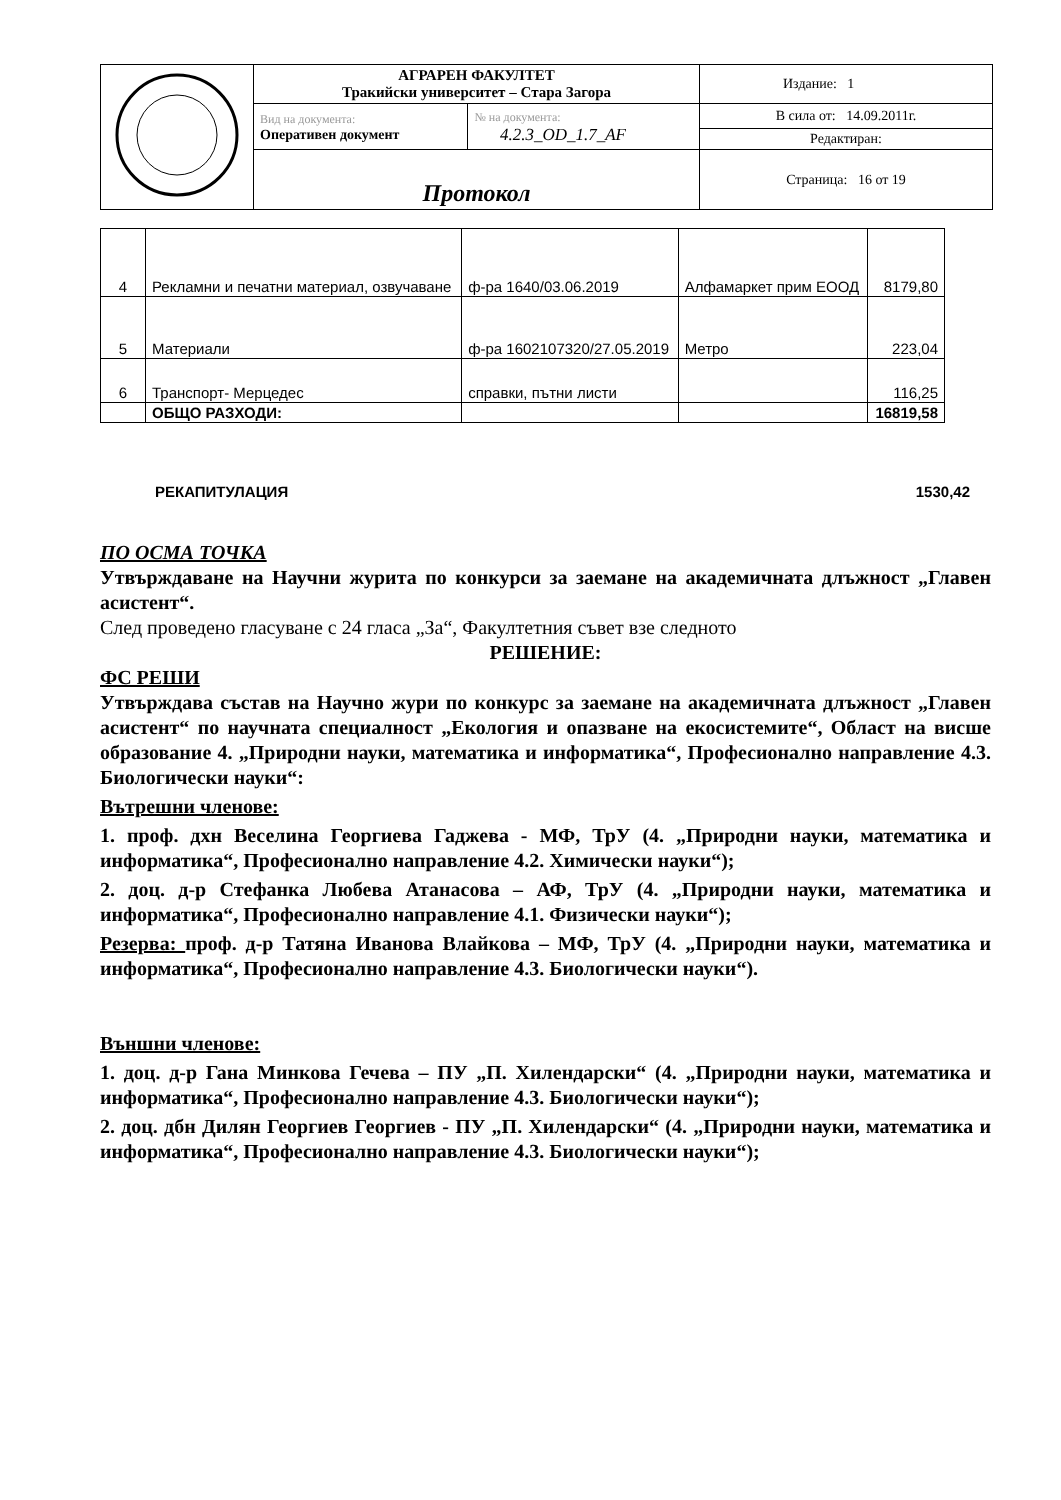| | АГРАРЕН ФАКУЛТЕТ Тракийски университет – Стара Загора | | Издание: 1 |
| | Вид на документа: Оперативен документ | № на документа: 4.2.3_OD_1.7_AF | В сила от: 14.09.2011г. |
| | | | Редактиран: |
| | Протокол | | Страница: 16 от 19 |
| 4 | Рекламни и печатни материал, озвучаване | ф-ра 1640/03.06.2019 | Алфамаркет прим ЕООД | 8179,80 |
| 5 | Материали | ф-ра 1602107320/27.05.2019 | Метро | 223,04 |
| 6 | Транспорт- Мерцедес | справки, пътни листи | | 116,25 |
| | ОБЩО РАЗХОДИ: | | | 16819,58 |
РЕКАПИТУЛАЦИЯ 1530,42
ПО ОСМА ТОЧКА
Утвърждаване на Научни журита по конкурси за заемане на академичната длъжност „Главен асистент“.
След проведено гласуване с 24 гласа „За“, Факултетния съвет взе следното
РЕШЕНИЕ:
ФС РЕШИ
Утвърждава състав на Научно жури по конкурс за заемане на академичната длъжност „Главен асистент“ по научната специалност „Екология и опазване на екосистемите“, Област на висше образование 4. „Природни науки, математика и информатика“, Професионално направление 4.3. Биологически науки“:
Вътрешни членове:
1. проф. дхн Веселина Георгиева Гаджева - МФ, ТрУ (4. „Природни науки, математика и информатика“, Професионално направление 4.2. Химически науки“);
2. доц. д-р Стефанка Любева Атанасова – АФ, ТрУ (4. „Природни науки, математика и информатика“, Професионално направление 4.1. Физически науки“);
Резерва: проф. д-р Татяна Иванова Влайкова – МФ, ТрУ (4. „Природни науки, математика и информатика“, Професионално направление 4.3. Биологически науки“).
Външни членове:
1. доц. д-р Гана Минкова Гечева – ПУ „П. Хилендарски“ (4. „Природни науки, математика и информатика“, Професионално направление 4.3. Биологически науки“);
2. доц. дбн Дилян Георгиев Георгиев - ПУ „П. Хилендарски“ (4. „Природни науки, математика и информатика“, Професионално направление 4.3. Биологически науки“);